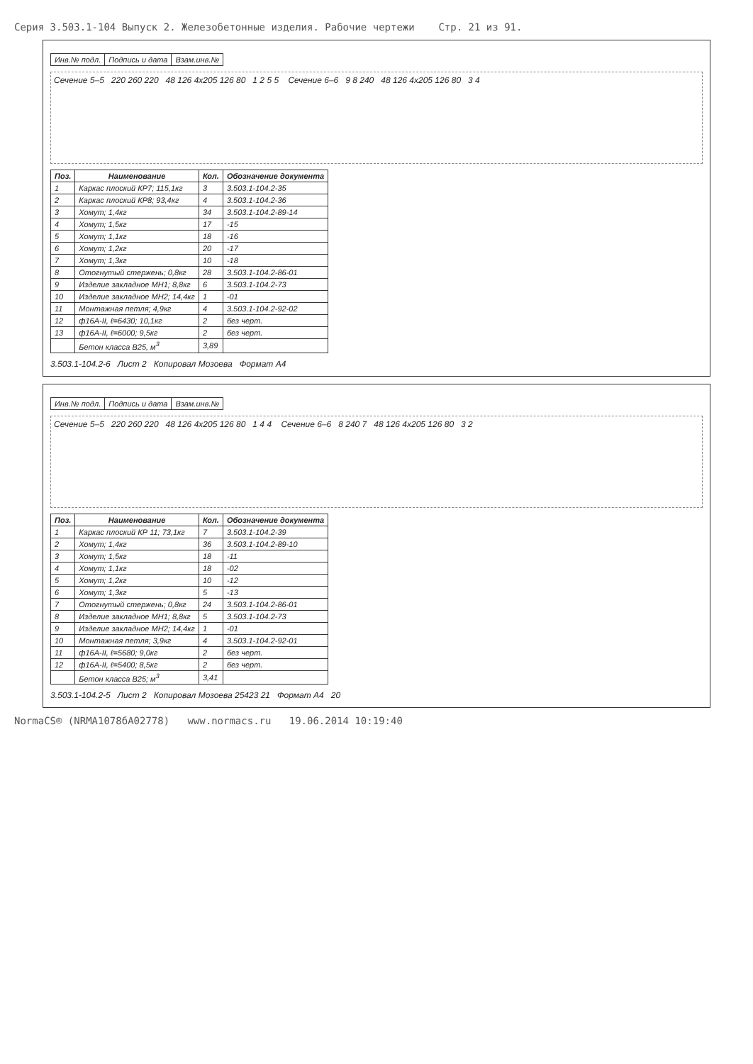Серия 3.503.1-104 Выпуск 2. Железобетонные изделия. Рабочие чертежи Стр. 21 из 91.
| Инв.№ подл. | Подпись и дата | Взам.инв.№ |
Сечение 5–5 220 260 220 48 126 4x205 126 80 1 2 5 5 Сечение 6–6 9 8 240 48 126 4x205 126 80 3 4
| Поз. | Наименование | Кол. | Обозначение документа |
| --- | --- | --- | --- |
| 1 | Каркас плоский КР7; 115,1кг | 3 | 3.503.1-104.2-35 |
| 2 | Каркас плоский КР8; 93,4кг | 4 | 3.503.1-104.2-36 |
| 3 | Хомут; 1,4кг | 34 | 3.503.1-104.2-89-14 |
| 4 | Хомут; 1,5кг | 17 | -15 |
| 5 | Хомут; 1,1кг | 18 | -16 |
| 6 | Хомут; 1,2кг | 20 | -17 |
| 7 | Хомут; 1,3кг | 10 | -18 |
| 8 | Отогнутый стержень; 0,8кг | 28 | 3.503.1-104.2-86-01 |
| 9 | Изделие закладное МН1; 8,8кг | 6 | 3.503.1-104.2-73 |
| 10 | Изделие закладное МН2; 14,4кг | 1 | -01 |
| 11 | Монтажная петля; 4,9кг | 4 | 3.503.1-104.2-92-02 |
| 12 | ф16А-II, ℓ=6430; 10,1кг | 2 | без черт. |
| 13 | ф16А-II, ℓ=6000; 9,5кг | 2 | без черт. |
| | Бетон класса В25, м<sup>3</sup> | 3,89 | |
3.503.1-104.2-6 Лист 2 Копировал Мозоева Формат А4
| Инв.№ подл. | Подпись и дата | Взам.инв.№ |
Сечение 5–5 220 260 220 48 126 4x205 126 80 1 4 4 Сечение 6–6 8 240 7 48 126 4x205 126 80 3 2
| Поз. | Наименование | Кол. | Обозначение документа |
| --- | --- | --- | --- |
| 1 | Каркас плоский КР 11; 73,1кг | 7 | 3.503.1-104.2-39 |
| 2 | Хомут; 1,4кг | 36 | 3.503.1-104.2-89-10 |
| 3 | Хомут; 1,5кг | 18 | -11 |
| 4 | Хомут; 1,1кг | 18 | -02 |
| 5 | Хомут; 1,2кг | 10 | -12 |
| 6 | Хомут; 1,3кг | 5 | -13 |
| 7 | Отогнутый стержень; 0,8кг | 24 | 3.503.1-104.2-86-01 |
| 8 | Изделие закладное МН1; 8,8кг | 5 | 3.503.1-104.2-73 |
| 9 | Изделие закладное МН2; 14,4кг | 1 | -01 |
| 10 | Монтажная петля; 3,9кг | 4 | 3.503.1-104.2-92-01 |
| 11 | ф16А-II, ℓ=5680; 9,0кг | 2 | без черт. |
| 12 | ф16А-II, ℓ=5400; 8,5кг | 2 | без черт. |
| | Бетон класса В25; м<sup>3</sup> | 3,41 | |
3.503.1-104.2-5 Лист 2 Копировал Мозоева 25423 21 Формат А4 20
NormaCS® (NRMA1078бA02778) www.normacs.ru 19.06.2014 10:19:40